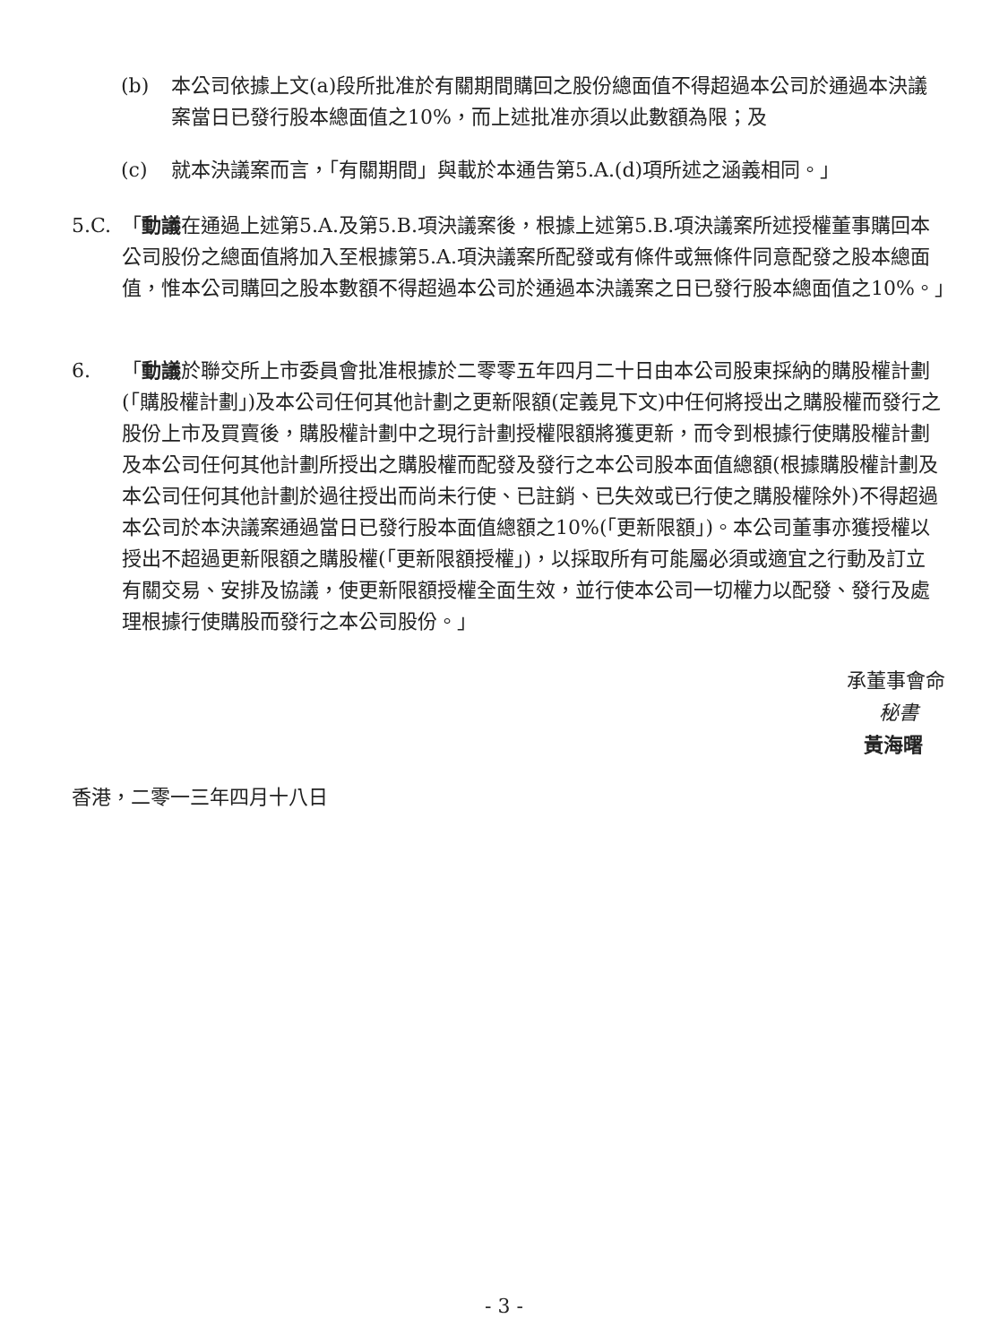(b) 本公司依據上文(a)段所批准於有關期間購回之股份總面值不得超過本公司於通過本決議案當日已發行股本總面值之10%，而上述批准亦須以此數額為限；及
(c) 就本決議案而言，「有關期間」與載於本通告第5.A.(d)項所述之涵義相同。」
5.C. 「動議在通過上述第5.A.及第5.B.項決議案後，根據上述第5.B.項決議案所述授權董事購回本公司股份之總面值將加入至根據第5.A.項決議案所配發或有條件或無條件同意配發之股本總面值，惟本公司購回之股本數額不得超過本公司於通過本決議案之日已發行股本總面值之10%。」
6. 「動議於聯交所上市委員會批准根據於二零零五年四月二十日由本公司股東採納的購股權計劃(「購股權計劃」)及本公司任何其他計劃之更新限額(定義見下文)中任何將授出之購股權而發行之股份上市及買賣後，購股權計劃中之現行計劃授權限額將獲更新，而令到根據行使購股權計劃及本公司任何其他計劃所授出之購股權而配發及發行之本公司股本面值總額(根據購股權計劃及本公司任何其他計劃於過往授出而尚未行使、已註銷、已失效或已行使之購股權除外)不得超過本公司於本決議案通過當日已發行股本面值總額之10%(「更新限額」)。本公司董事亦獲授權以授出不超過更新限額之購股權(「更新限額授權」)，以採取所有可能屬必須或適宜之行動及訂立有關交易、安排及協議，使更新限額授權全面生效，並行使本公司一切權力以配發、發行及處理根據行使購股而發行之本公司股份。」
承董事會命
秘書
黃海曙
香港，二零一三年四月十八日
- 3 -